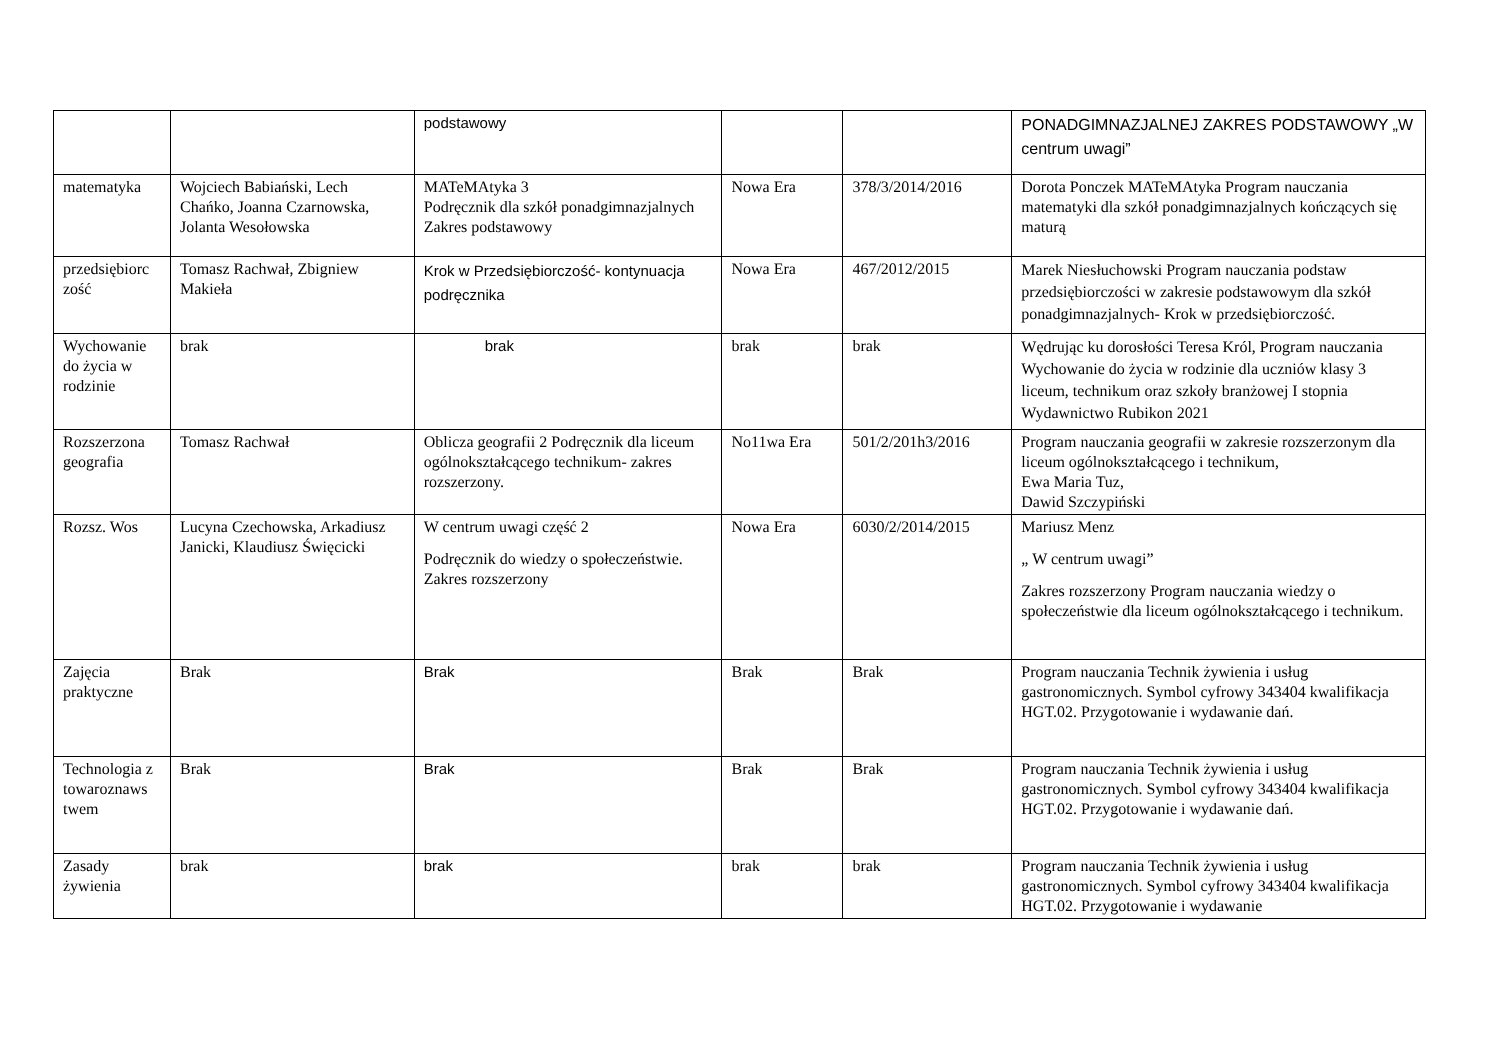| | | podstawowy | | | PONADGIMNAZJALNEJ ZAKRES PODSTAWOWY „W centrum uwagi” |
| matematyka | Wojciech Babiański, Lech Chańko, Joanna Czarnowska, Jolanta Wesołowska | MATeMAtyka 3 Podręcznik dla szkół ponadgimnazjalnych Zakres podstawowy | Nowa Era | 378/3/2014/2016 | Dorota Ponczek MATeMAtyka Program nauczania matematyki dla szkół ponadgimnazjalnych kończących się maturą |
| przedsiębiorc zość | Tomasz Rachwał, Zbigniew Makieła | Krok w Przedsiębiorczość- kontynuacja podręcznika | Nowa Era | 467/2012/2015 | Marek Niesłuchowski Program nauczania podstaw przedsiębiorczości w zakresie podstawowym dla szkół ponadgimnazjalnych- Krok w przedsiębiorczość. |
| Wychowanie do życia w rodzinie | brak | brak | brak | brak | Wędrując ku dorosłości Teresa Król, Program nauczania Wychowanie do życia w rodzinie dla uczniów klasy 3 liceum, technikum oraz szkoły branżowej I stopnia Wydawnictwo Rubikon 2021 |
| Rozszerzona geografia | Tomasz Rachwał | Oblicza geografii 2 Podręcznik dla liceum ogólnokształcącego technikum- zakres rozszerzony. | No11wa Era | 501/2/201h3/2016 | Program nauczania geografii w zakresie rozszerzonym dla liceum ogólnokształcącego i technikum, Ewa Maria Tuz, Dawid Szczypiński |
| Rozsz. Wos | Lucyna Czechowska, Arkadiusz Janicki, Klaudiusz Święcicki | W centrum uwagi część 2 Podręcznik do wiedzy o społeczeństwie. Zakres rozszerzony | Nowa Era | 6030/2/2014/2015 | Mariusz Menz „ W centrum uwagi” Zakres rozszerzony Program nauczania wiedzy o społeczeństwie dla liceum ogólnokształcącego i technikum. |
| Zajęcia praktyczne | Brak | Brak | Brak | Brak | Program nauczania Technik żywienia i usług gastronomicznych. Symbol cyfrowy 343404 kwalifikacja HGT.02. Przygotowanie i wydawanie dań. |
| Technologia z towaroznaws twem | Brak | Brak | Brak | Brak | Program nauczania Technik żywienia i usług gastronomicznych. Symbol cyfrowy 343404 kwalifikacja HGT.02. Przygotowanie i wydawanie dań. |
| Zasady żywienia | brak | brak | brak | brak | Program nauczania Technik żywienia i usług gastronomicznych. Symbol cyfrowy 343404 kwalifikacja HGT.02. Przygotowanie i wydawanie |